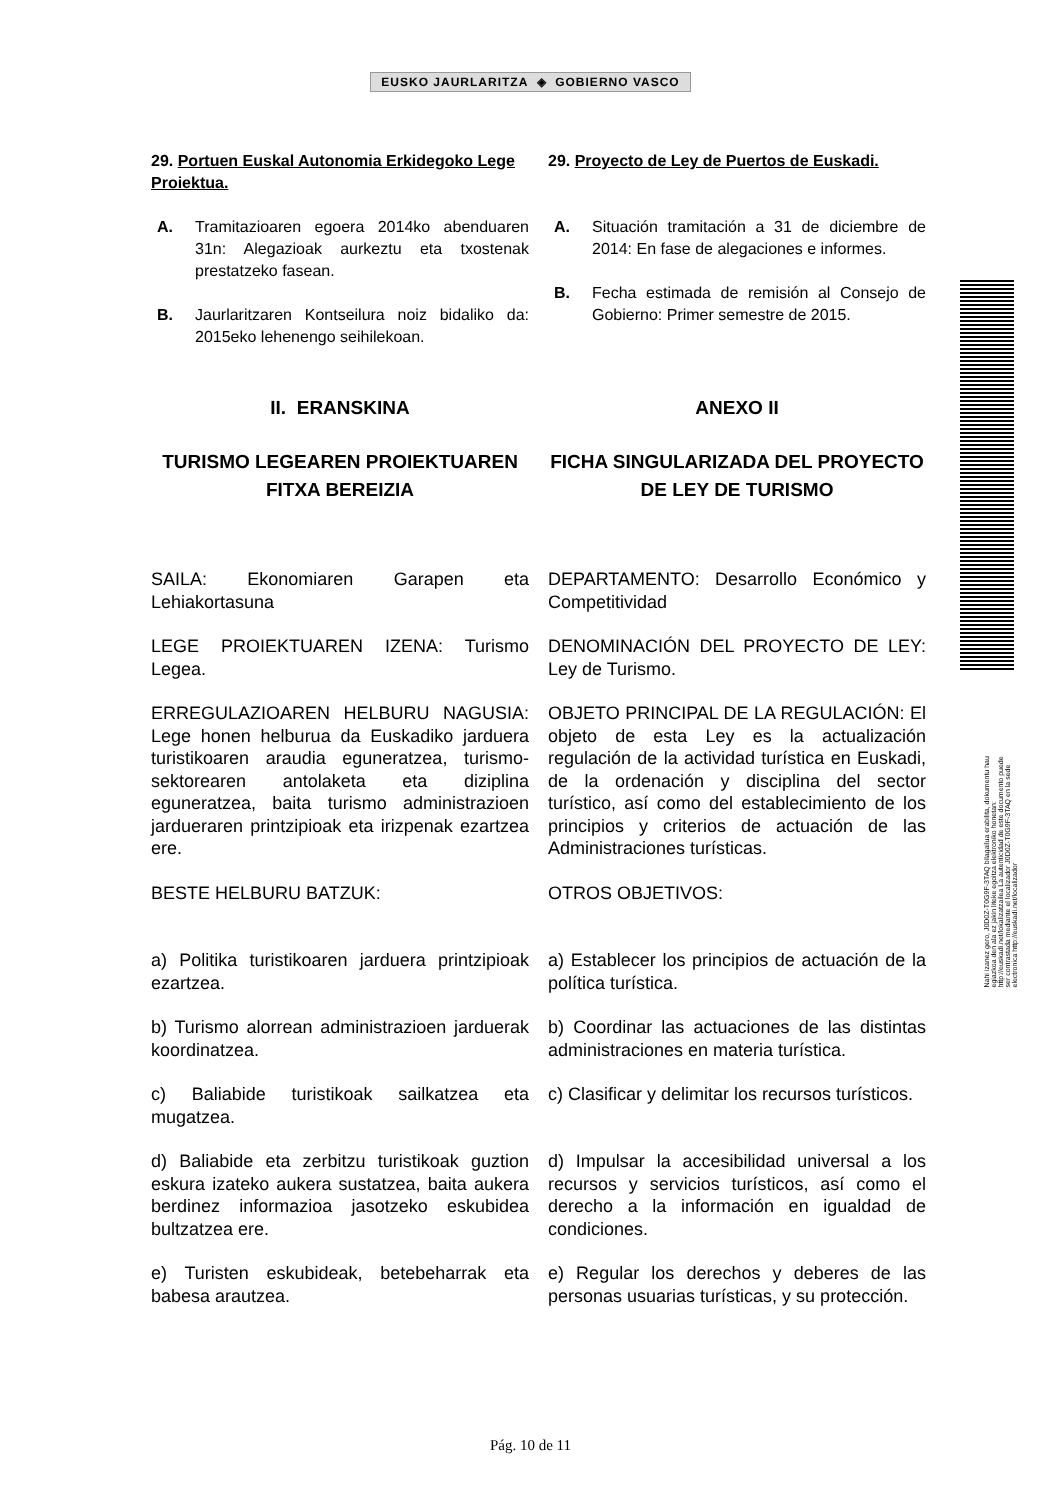EUSKO JAURLARITZA ◈ GOBIERNO VASCO
29. Portuen Euskal Autonomia Erkidegoko Lege Proiektua.
29. Proyecto de Ley de Puertos de Euskadi.
A. Tramitazioaren egoera 2014ko abenduaren 31n: Alegazioak aurkeztu eta txostenak prestatzeko fasean.
B. Jaurlaritzaren Kontseilura noiz bidaliko da: 2015eko lehenengo seihilekoan.
A. Situación tramitación a 31 de diciembre de 2014: En fase de alegaciones e informes.
B. Fecha estimada de remisión al Consejo de Gobierno: Primer semestre de 2015.
II. ERANSKINA ANEXO II
TURISMO LEGEAREN PROIEKTUAREN FITXA BEREIZIA
FICHA SINGULARIZADA DEL PROYECTO DE LEY DE TURISMO
SAILA: Ekonomiaren Garapen eta Lehiakortasuna
DEPARTAMENTO: Desarrollo Económico y Competitividad
LEGE PROIEKTUAREN IZENA: Turismo Legea.
DENOMINACIÓN DEL PROYECTO DE LEY: Ley de Turismo.
ERREGULAZIOAREN HELBURU NAGUSIA: Lege honen helburua da Euskadiko jarduera turistikoaren araudia eguneratzea, turismo-sektorearen antolaketa eta diziplina eguneratzea, baita turismo administrazioen jardueraren printzipioak eta irizpenak ezartzea ere.
OBJETO PRINCIPAL DE LA REGULACIÓN: El objeto de esta Ley es la actualización regulación de la actividad turística en Euskadi, de la ordenación y disciplina del sector turístico, así como del establecimiento de los principios y criterios de actuación de las Administraciones turísticas.
BESTE HELBURU BATZUK: OTROS OBJETIVOS:
a) Politika turistikoaren jarduera printzipioak ezartzea.
a) Establecer los principios de actuación de la política turística.
b) Turismo alorrean administrazioen jarduerak koordinatzea.
b) Coordinar las actuaciones de las distintas administraciones en materia turística.
c) Baliabide turistikoak sailkatzea eta mugatzea.
c) Clasificar y delimitar los recursos turísticos.
d) Baliabide eta zerbitzu turistikoak guztion eskura izateko aukera sustatzea, baita aukera berdinez informazioa jasotzeko eskubidea bultzatzea ere.
d) Impulsar la accesibilidad universal a los recursos y servicios turísticos, así como el derecho a la información en igualdad de condiciones.
e) Turisten eskubideak, betebeharrak eta babesa arautzea.
e) Regular los derechos y deberes de las personas usuarias turísticas, y su protección.
Nahi izanez gero, J0D0Z-T0G9F-3TAQ bilagailua erabilita, dokumentu hau egiazkoa den ala ez jakin liteke egoitza elektroniko honetan: http://euskadi.net/lokalizatzailea La autenticidad de este documento puede ser contrastada mediante el localizador J0D0Z-T0G9F-3TAQ en la sede electronica http://euskadi.net/localizador
Pág. 10 de 11